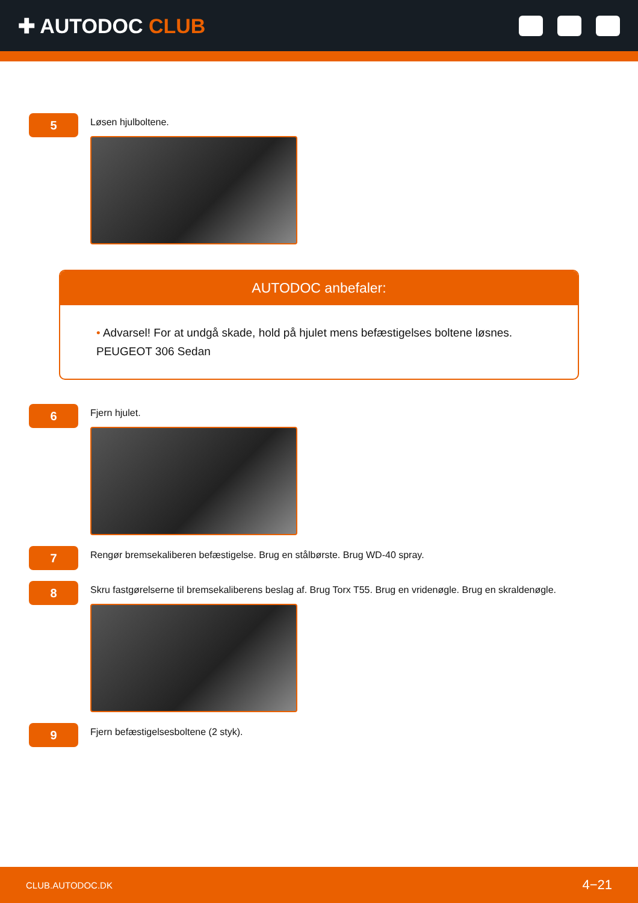✚ AUTODOC CLUB
5
Løsen hjulboltene.
AUTODOC anbefaler:
• Advarsel! For at undgå skade, hold på hjulet mens befæstigelses boltene løsnes. PEUGEOT 306 Sedan
6
Fjern hjulet.
7
Rengør bremsekaliberen befæstigelse. Brug en stålbørste. Brug WD-40 spray.
8
Skru fastgørelserne til bremsekaliberens beslag af. Brug Torx T55. Brug en vridenøgle. Brug en skraldenøgle.
9
Fjern befæstigelsesboltene (2 styk).
CLUB.AUTODOC.DK 4−21